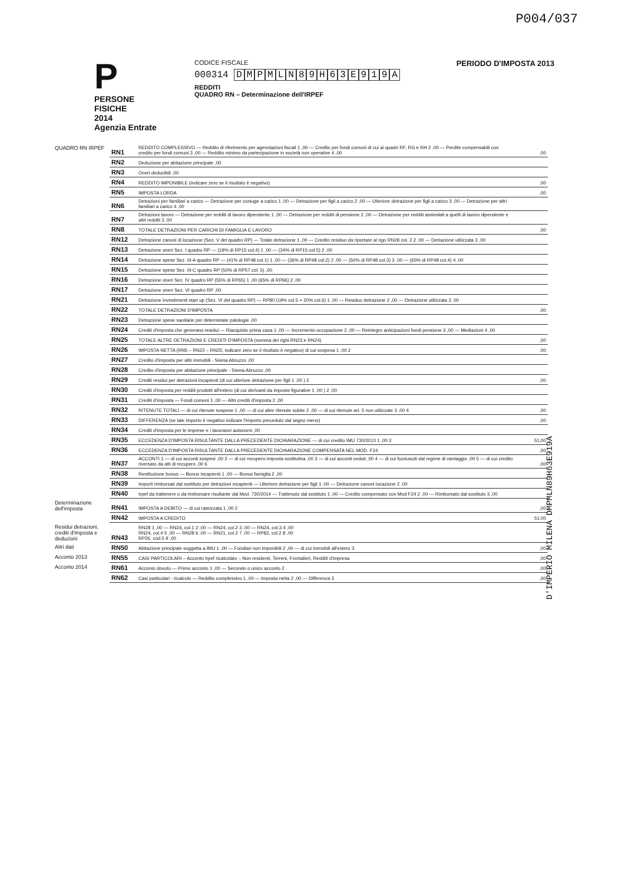P004/037
P
PERSONE FISICHE
2014
Agenzia Entrate
CODICE FISCALE
000314 DMPMLN 89 H 63 E 919 A
REDDITI
QUADRO RN – Determinazione dell'IRPEF
PERIODO D'IMPOSTA 2013
| QUADRO RN IRPEF | RN1 | REDDITO COMPLESSIVO — Reddito di riferimento per agevolazioni fiscali 1 ,00 — Credito per fondi comuni di cui ai quadri RF, RG e RH 2 ,00 — Perdite compensabili con credito per fondi comuni 3 ,00 — Reddito minimo da partecipazione in società non operative 4 ,00 | ,00 |
| | RN2 | Deduzione per abitazione principale ,00 | |
| | RN3 | Oneri deducibili ,00 | |
| | RN4 | REDDITO IMPONIBILE (indicare zero se il risultato è negativo) | ,00 |
| | RN5 | IMPOSTA LORDA | ,00 |
| | RN6 | Detrazioni per familiari a carico — Detrazione per coniuge a carico 1 ,00 — Detrazione per figli a carico 2 ,00 — Ulteriore detrazione per figli a carico 3 ,00 — Detrazione per altri familiari a carico 4 ,00 | |
| | RN7 | Detrazioni lavoro — Detrazione per redditi di lavoro dipendente 1 ,00 — Detrazione per redditi di pensione 2 ,00 — Detrazione per redditi assimilati a quelli di lavoro dipendente e altri redditi 3 ,00 | |
| | RN8 | TOTALE DETRAZIONI PER CARICHI DI FAMIGLIA E LAVORO | ,00 |
| | RN12 | Detrazione canoni di locazione (Sez. V del quadro RP) — Totale detrazione 1 ,00 — Credito residuo da riportare al rigo RN28 col. 2 2 ,00 — Detrazione utilizzata 3 ,00 | |
| | RN13 | Detrazione oneri Sez. I quadro RP — (19% di RP15 col.4) 1 ,00 — (24% di RP15 col.5) 2 ,00 | |
| | RN14 | Detrazione spese Sez. III-A quadro RP — (41% di RP48 col.1) 1 ,00 — (36% di RP48 col.2) 2 ,00 — (50% di RP48 col.3) 3 ,00 — (65% di RP48 col.4) 4 ,00 | |
| | RN15 | Detrazione spese Sez. III-C quadro RP (50% di RP57 col. 5) ,00 | |
| | RN16 | Detrazione oneri Sez. IV quadro RP (55% di RP65) 1 ,00 (65% di RP66) 2 ,00 | |
| | RN17 | Detrazione oneri Sez. VI quadro RP ,00 | |
| | RN21 | Detrazione investimenti start up (Sez. VI del quadro RP) — RP80 (19% col.5 + 20% col.6) 1 ,00 — Residuo detrazione 2 ,00 — Detrazione utilizzata 3 ,00 | |
| | RN22 | TOTALE DETRAZIONI D'IMPOSTA | ,00 |
| | RN23 | Detrazione spese sanitarie per determinate patologie ,00 | |
| | RN24 | Crediti d'imposta che generano residui — Riacquisto prima casa 1 ,00 — Incremento occupazione 2 ,00 — Reintegro anticipazioni fondi pensione 3 ,00 — Mediazioni 4 ,00 | |
| | RN25 | TOTALE ALTRE DETRAZIONI E CREDITI D'IMPOSTA (somma dei righi RN23 e RN24) | ,00 |
| | RN26 | IMPOSTA NETTA (RN5 – RN22 – RN25; indicare zero se il risultato è negativo) di cui sospesa 1 ,00 2 | ,00 |
| | RN27 | Credito d'imposta per altri immobili - Sisma Abruzzo ,00 | |
| | RN28 | Credito d'imposta per abitazione principale - Sisma Abruzzo ,00 | |
| | RN29 | Crediti residui per detrazioni incapienti (di cui ulteriore detrazione per figli 1 ,00 ) 2 | ,00 |
| | RN30 | Crediti d'imposta per redditi prodotti all'estero (di cui derivanti da imposte figurative 1 ,00 ) 2 ,00 | |
| | RN31 | Crediti d'imposta — Fondi comuni 1 ,00 — Altri crediti d'imposta 2 ,00 | |
| | RN32 | RITENUTE TOTALI — di cui ritenute sospese 1 ,00 — di cui altre ritenute subite 2 ,00 — di cui ritenute art. 5 non utilizzate 3 ,00 4 | ,00 |
| | RN33 | DIFFERENZA (se tale importo è negativo indicare l'importo preceduto dal segno meno) | ,00 |
| | RN34 | Crediti d'imposta per le imprese e i lavoratori autonomi ,00 | |
| | RN35 | ECCEDENZA D'IMPOSTA RISULTANTE DALLA PRECEDENTE DICHIARAZIONE — di cui credito IMU 730/2013 1 ,00 2 | 51,00 |
| | RN36 | ECCEDENZA D'IMPOSTA RISULTANTE DALLA PRECEDENTE DICHIARAZIONE COMPENSATA NEL MOD. F24 | ,00 |
| | RN37 | ACCONTI 1 — di cui acconti sospesi ,00 2 — di cui recupero imposta sostitutiva ,00 3 — di cui acconti ceduti ,00 4 — di cui fuoriusciti dal regime di vantaggio ,00 5 — di cui credito riversato da atti di recupero ,00 6 | ,00 |
| | RN38 | Restituzione bonus — Bonus incapienti 1 ,00 — Bonus famiglia 2 ,00 | |
| | RN39 | Importi rimborsati dal sostituto per detrazioni incapienti — Ulteriore detrazione per figli 1 ,00 — Detrazione canoni locazione 2 ,00 | |
| | RN40 | Irpef da trattenere o da rimborsare risultante dal Mod. 730/2014 — Trattenuto dal sostituto 1 ,00 — Credito compensato con Mod F24 2 ,00 — Rimborsato dal sostituto 3 ,00 | |
| Determinazione dell'imposta | RN41 | IMPOSTA A DEBITO — di cui rateizzata 1 ,00 2 | ,00 |
| | RN42 | IMPOSTA A CREDITO | 51,00 |
| Residui detrazioni, crediti d'imposta e deduzioni | RN43 | RN28 1 ,00 — RN24, col.1 2 ,00 — RN24, col.2 3 ,00 — RN24, col.3 4 ,00 RN24, col.4 5 ,00 — RN28 6 ,00 — RN21, col.2 7 ,00 — RP82, col.2 8 ,00 RP26, cod.5 9 ,00 | |
| Altri dati | RN50 | Abitazione principale soggetta a IMU 1 ,00 — Fondiari non imponibili 2 ,00 — di cui immobili all'estero 3 | ,00 |
| Acconto 2013 | RN55 | CASI PARTICOLARI – Acconto Irpef ricalcolato – Non residenti, Terreni, Frontalieri, Redditi d'impresa | ,00 |
| Acconto 2014 | RN61 | Acconto dovuto — Primo acconto 1 ,00 — Secondo o unico acconto 2 | ,00 |
| | RN62 | Casi particolari - ricalcolo — Reddito complessivo 1 ,00 — Imposta netta 2 ,00 — Differenza 3 | ,00 |
D'IMPERIO MILENA DMPMLN89H63E919A